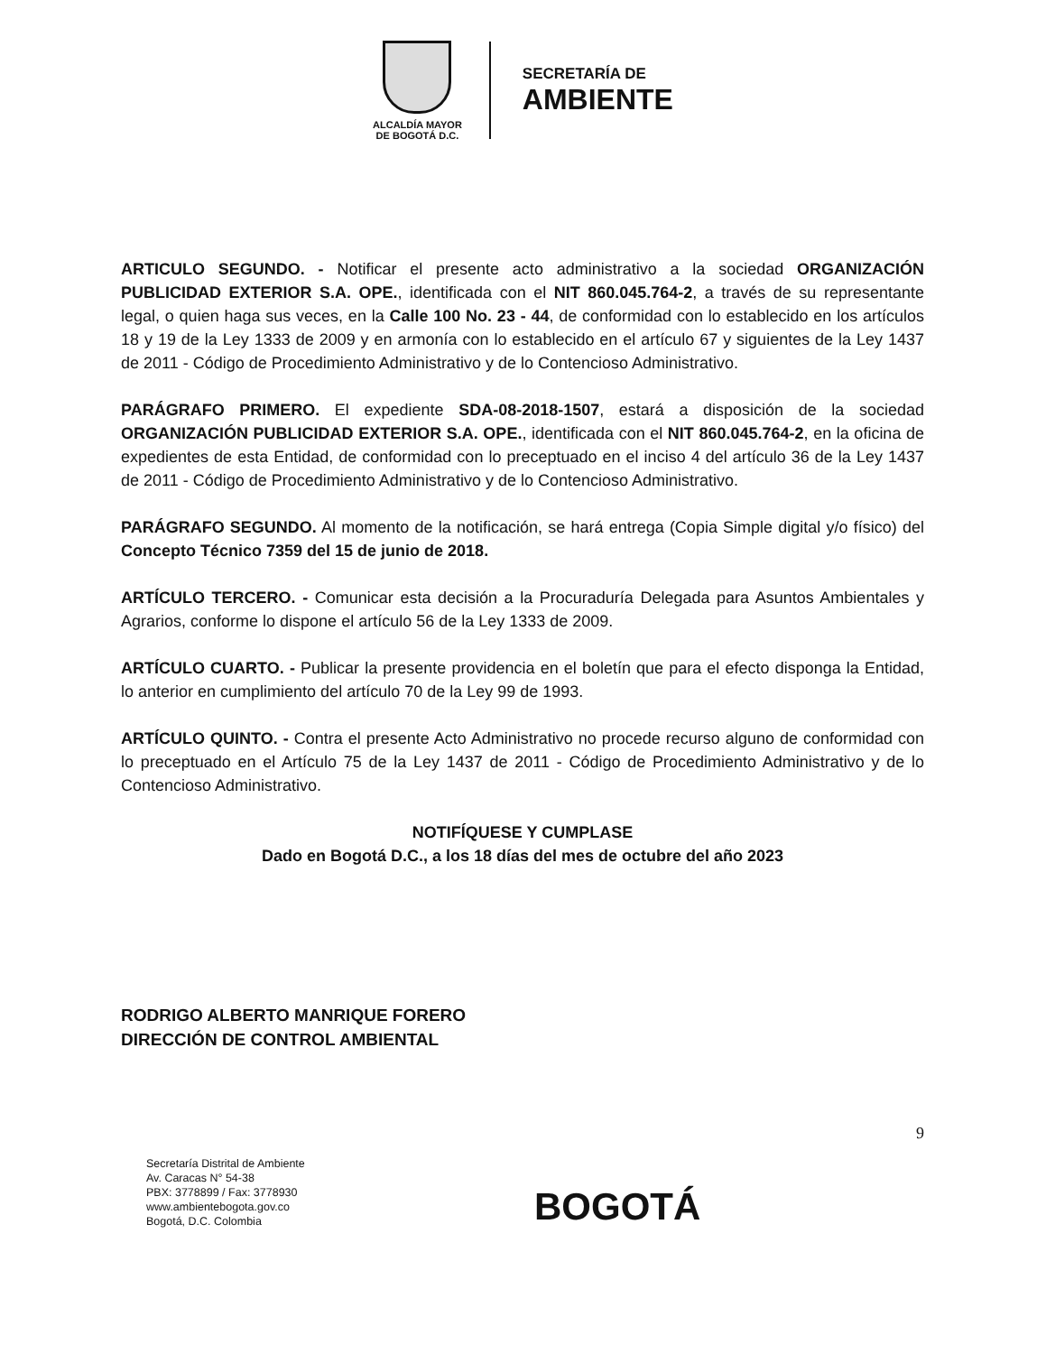ALCALDÍA MAYOR
DE BOGOTÁ D.C.
SECRETARÍA DE
AMBIENTE
ARTICULO SEGUNDO. - Notificar el presente acto administrativo a la sociedad ORGANIZACIÓN PUBLICIDAD EXTERIOR S.A. OPE., identificada con el NIT 860.045.764-2, a través de su representante legal, o quien haga sus veces, en la Calle 100 No. 23 - 44, de conformidad con lo establecido en los artículos 18 y 19 de la Ley 1333 de 2009 y en armonía con lo establecido en el artículo 67 y siguientes de la Ley 1437 de 2011 - Código de Procedimiento Administrativo y de lo Contencioso Administrativo.
PARÁGRAFO PRIMERO. El expediente SDA-08-2018-1507, estará a disposición de la sociedad ORGANIZACIÓN PUBLICIDAD EXTERIOR S.A. OPE., identificada con el NIT 860.045.764-2, en la oficina de expedientes de esta Entidad, de conformidad con lo preceptuado en el inciso 4 del artículo 36 de la Ley 1437 de 2011 - Código de Procedimiento Administrativo y de lo Contencioso Administrativo.
PARÁGRAFO SEGUNDO. Al momento de la notificación, se hará entrega (Copia Simple digital y/o físico) del Concepto Técnico 7359 del 15 de junio de 2018.
ARTÍCULO TERCERO. - Comunicar esta decisión a la Procuraduría Delegada para Asuntos Ambientales y Agrarios, conforme lo dispone el artículo 56 de la Ley 1333 de 2009.
ARTÍCULO CUARTO. - Publicar la presente providencia en el boletín que para el efecto disponga la Entidad, lo anterior en cumplimiento del artículo 70 de la Ley 99 de 1993.
ARTÍCULO QUINTO. - Contra el presente Acto Administrativo no procede recurso alguno de conformidad con lo preceptuado en el Artículo 75 de la Ley 1437 de 2011 - Código de Procedimiento Administrativo y de lo Contencioso Administrativo.
NOTIFÍQUESE Y CUMPLASE
Dado en Bogotá D.C., a los 18 días del mes de octubre del año 2023
RODRIGO ALBERTO MANRIQUE FORERO
DIRECCIÓN DE CONTROL AMBIENTAL
9
Secretaría Distrital de Ambiente
Av. Caracas N° 54-38
PBX: 3778899 / Fax: 3778930
www.ambientebogota.gov.co
Bogotá, D.C. Colombia
BOGOTÁ